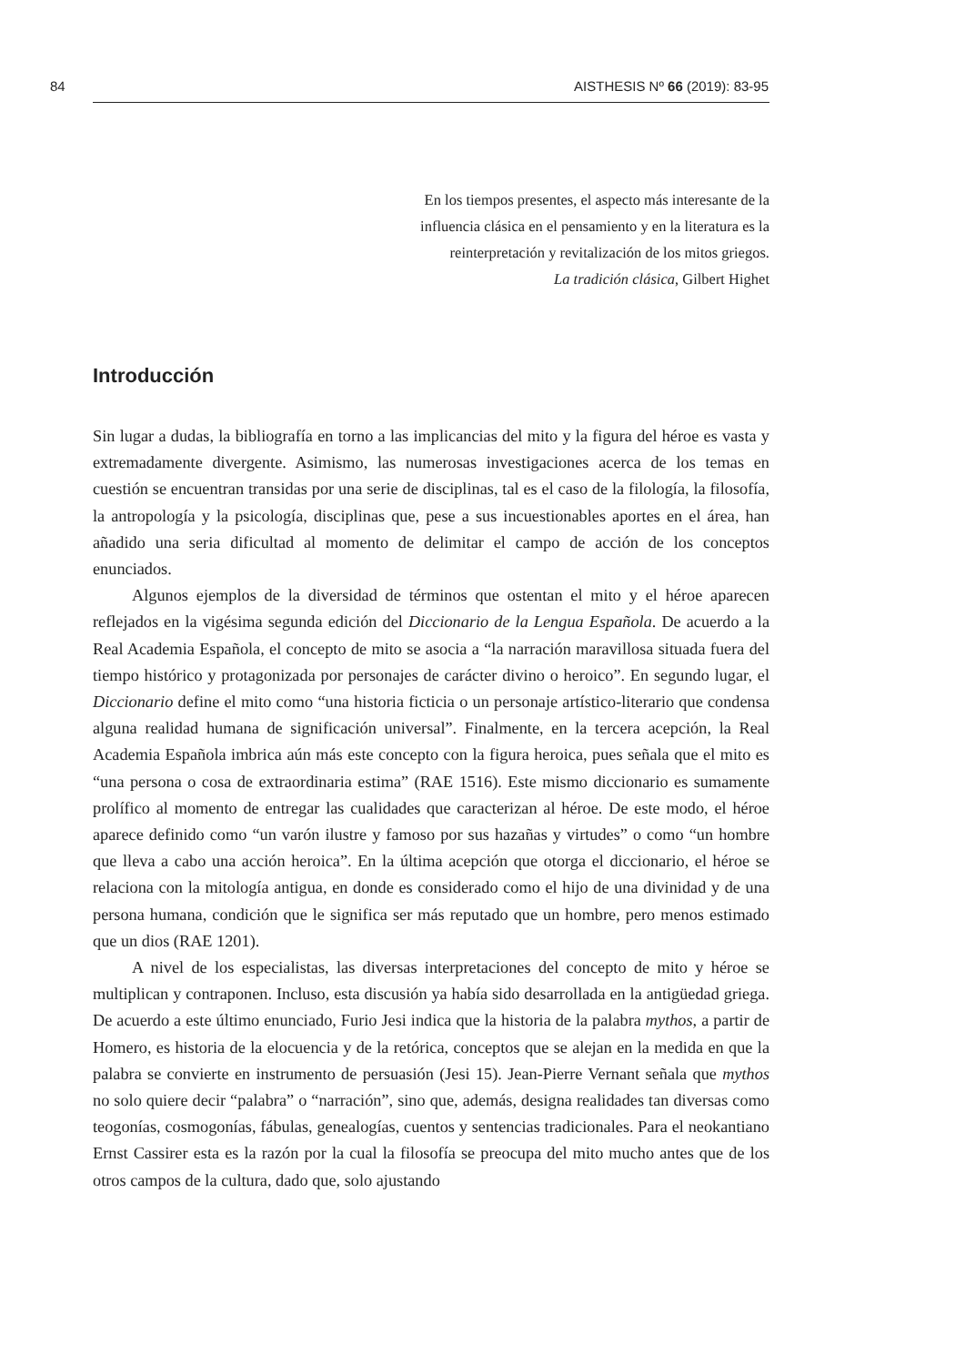84 AISTHESIS Nº 66 (2019): 83-95
En los tiempos presentes, el aspecto más interesante de la
influencia clásica en el pensamiento y en la literatura es la
reinterpretación y revitalización de los mitos griegos.
La tradición clásica, Gilbert Highet
Introducción
Sin lugar a dudas, la bibliografía en torno a las implicancias del mito y la figura del héroe es vasta y extremadamente divergente. Asimismo, las numerosas investigaciones acerca de los temas en cuestión se encuentran transidas por una serie de disciplinas, tal es el caso de la filología, la filosofía, la antropología y la psicología, disciplinas que, pese a sus incuestionables aportes en el área, han añadido una seria dificultad al momento de delimitar el campo de acción de los conceptos enunciados.
Algunos ejemplos de la diversidad de términos que ostentan el mito y el héroe aparecen reflejados en la vigésima segunda edición del Diccionario de la Lengua Española. De acuerdo a la Real Academia Española, el concepto de mito se asocia a “la narración maravillosa situada fuera del tiempo histórico y protagonizada por personajes de carácter divino o heroico”. En segundo lugar, el Diccionario define el mito como “una historia ficticia o un personaje artístico-literario que condensa alguna realidad humana de significación universal”. Finalmente, en la tercera acepción, la Real Academia Española imbrica aún más este concepto con la figura heroica, pues señala que el mito es “una persona o cosa de extraordinaria estima” (RAE 1516). Este mismo diccionario es sumamente prolífico al momento de entregar las cualidades que caracterizan al héroe. De este modo, el héroe aparece definido como “un varón ilustre y famoso por sus hazañas y virtudes” o como “un hombre que lleva a cabo una acción heroica”. En la última acepción que otorga el diccionario, el héroe se relaciona con la mitología antigua, en donde es considerado como el hijo de una divinidad y de una persona humana, condición que le significa ser más reputado que un hombre, pero menos estimado que un dios (RAE 1201).
A nivel de los especialistas, las diversas interpretaciones del concepto de mito y héroe se multiplican y contraponen. Incluso, esta discusión ya había sido desarrollada en la antigüedad griega. De acuerdo a este último enunciado, Furio Jesi indica que la historia de la palabra mythos, a partir de Homero, es historia de la elocuencia y de la retórica, conceptos que se alejan en la medida en que la palabra se convierte en instrumento de persuasión (Jesi 15). Jean-Pierre Vernant señala que mythos no solo quiere decir “palabra” o “narración”, sino que, además, designa realidades tan diversas como teogonías, cosmogonías, fábulas, genealogías, cuentos y sentencias tradicionales. Para el neokantiano Ernst Cassirer esta es la razón por la cual la filosofía se preocupa del mito mucho antes que de los otros campos de la cultura, dado que, solo ajustando